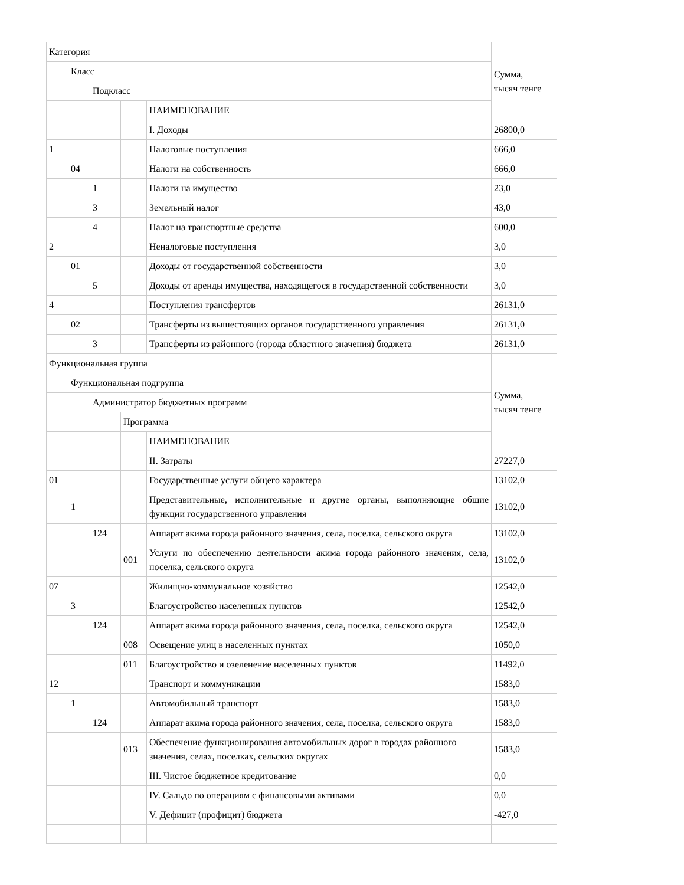| Категория | | | | | Сумма, тысяч тенге |
| | Класс | | | | |
| | | Подкласс | | | |
| | | | | НАИМЕНОВАНИЕ | |
| | | | | I. Доходы | 26800,0 |
| 1 | | | | Налоговые поступления | 666,0 |
| | 04 | | | Налоги на собственность | 666,0 |
| | | 1 | | Налоги на имущество | 23,0 |
| | | 3 | | Земельный налог | 43,0 |
| | | 4 | | Налог на транспортные средства | 600,0 |
| 2 | | | | Неналоговые поступления | 3,0 |
| | 01 | | | Доходы от государственной собственности | 3,0 |
| | | 5 | | Доходы от аренды имущества, находящегося в государственной собственности | 3,0 |
| 4 | | | | Поступления трансфертов | 26131,0 |
| | 02 | | | Трансферты из вышестоящих органов государственного управления | 26131,0 |
| | | 3 | | Трансферты из районного (города областного значения) бюджета | 26131,0 |
| Функциональная группа | | | | | Сумма, тысяч тенге |
| | Функциональная подгруппа | | | | |
| | | Администратор бюджетных программ | | | |
| | | | Программа | | |
| | | | | НАИМЕНОВАНИЕ | |
| | | | | II. Затраты | 27227,0 |
| 01 | | | | Государственные услуги общего характера | 13102,0 |
| | 1 | | | Представительные, исполнительные и другие органы, выполняющие общие функции государственного управления | 13102,0 |
| | | 124 | | Аппарат акима города районного значения, села, поселка, сельского округа | 13102,0 |
| | | | 001 | Услуги по обеспечению деятельности акима города районного значения, села, поселка, сельского округа | 13102,0 |
| 07 | | | | Жилищно-коммунальное хозяйство | 12542,0 |
| | 3 | | | Благоустройство населенных пунктов | 12542,0 |
| | | 124 | | Аппарат акима города районного значения, села, поселка, сельского округа | 12542,0 |
| | | | 008 | Освещение улиц в населенных пунктах | 1050,0 |
| | | | 011 | Благоустройство и озеленение населенных пунктов | 11492,0 |
| 12 | | | | Транспорт и коммуникации | 1583,0 |
| | 1 | | | Автомобильный транспорт | 1583,0 |
| | | 124 | | Аппарат акима города районного значения, села, поселка, сельского округа | 1583,0 |
| | | | 013 | Обеспечение функционирования автомобильных дорог в городах районного значения, селах, поселках, сельских округах | 1583,0 |
| | | | | III. Чистое бюджетное кредитование | 0,0 |
| | | | | IV. Сальдо по операциям с финансовыми активами | 0,0 |
| | | | | V. Дефицит (профицит) бюджета | -427,0 |